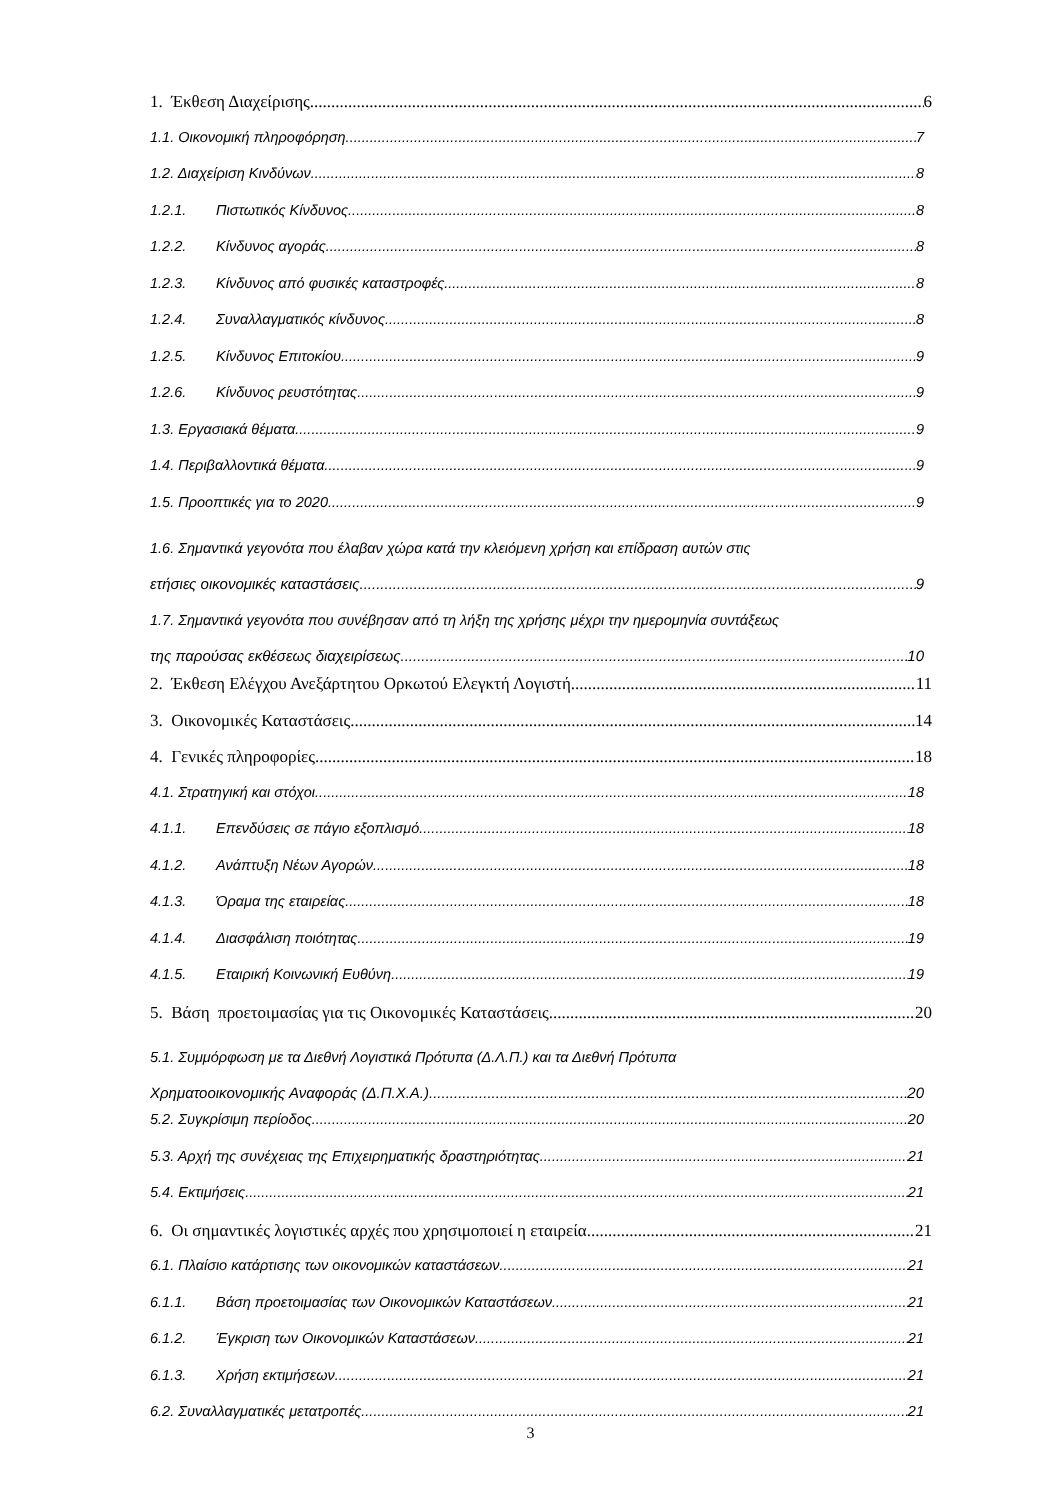1. Έκθεση Διαχείρισης 6
1.1. Οικονομική πληροφόρηση 7
1.2. Διαχείριση Κινδύνων 8
1.2.1. Πιστωτικός Κίνδυνος 8
1.2.2. Κίνδυνος αγοράς 8
1.2.3. Κίνδυνος από φυσικές καταστροφές 8
1.2.4. Συναλλαγματικός κίνδυνος 8
1.2.5. Κίνδυνος Επιτοκίου 9
1.2.6. Κίνδυνος ρευστότητας 9
1.3. Εργασιακά θέματα 9
1.4. Περιβαλλοντικά θέματα 9
1.5. Προοπτικές για το 2020 9
1.6. Σημαντικά γεγονότα που έλαβαν χώρα κατά την κλειόμενη χρήση και επίδραση αυτών στις
ετήσιες οικονομικές καταστάσεις 9
1.7. Σημαντικά γεγονότα που συνέβησαν από τη λήξη της χρήσης μέχρι την ημερομηνία συντάξεως
της παρούσας εκθέσεως διαχειρίσεως 10
2. Έκθεση Ελέγχου Ανεξάρτητου Ορκωτού Ελεγκτή Λογιστή 11
3. Οικονομικές Καταστάσεις 14
4. Γενικές πληροφορίες 18
4.1. Στρατηγική και στόχοι 18
4.1.1. Επενδύσεις σε πάγιο εξοπλισμό 18
4.1.2. Ανάπτυξη Νέων Αγορών 18
4.1.3. Όραμα της εταιρείας 18
4.1.4. Διασφάλιση ποιότητας 19
4.1.5. Εταιρική Κοινωνική Ευθύνη 19
5. Βάση προετοιμασίας για τις Οικονομικές Καταστάσεις 20
5.1. Συμμόρφωση με τα Διεθνή Λογιστικά Πρότυπα (Δ.Λ.Π.) και τα Διεθνή Πρότυπα
Χρηματοοικονομικής Αναφοράς (Δ.Π.Χ.Α.) 20
5.2. Συγκρίσιμη περίοδος 20
5.3. Αρχή της συνέχειας της Επιχειρηματικής δραστηριότητας 21
5.4. Εκτιμήσεις 21
6. Οι σημαντικές λογιστικές αρχές που χρησιμοποιεί η εταιρεία 21
6.1. Πλαίσιο κατάρτισης των οικονομικών καταστάσεων 21
6.1.1. Βάση προετοιμασίας των Οικονομικών Καταστάσεων 21
6.1.2. Έγκριση των Οικονομικών Καταστάσεων 21
6.1.3. Χρήση εκτιμήσεων 21
6.2. Συναλλαγματικές μετατροπές 21
3